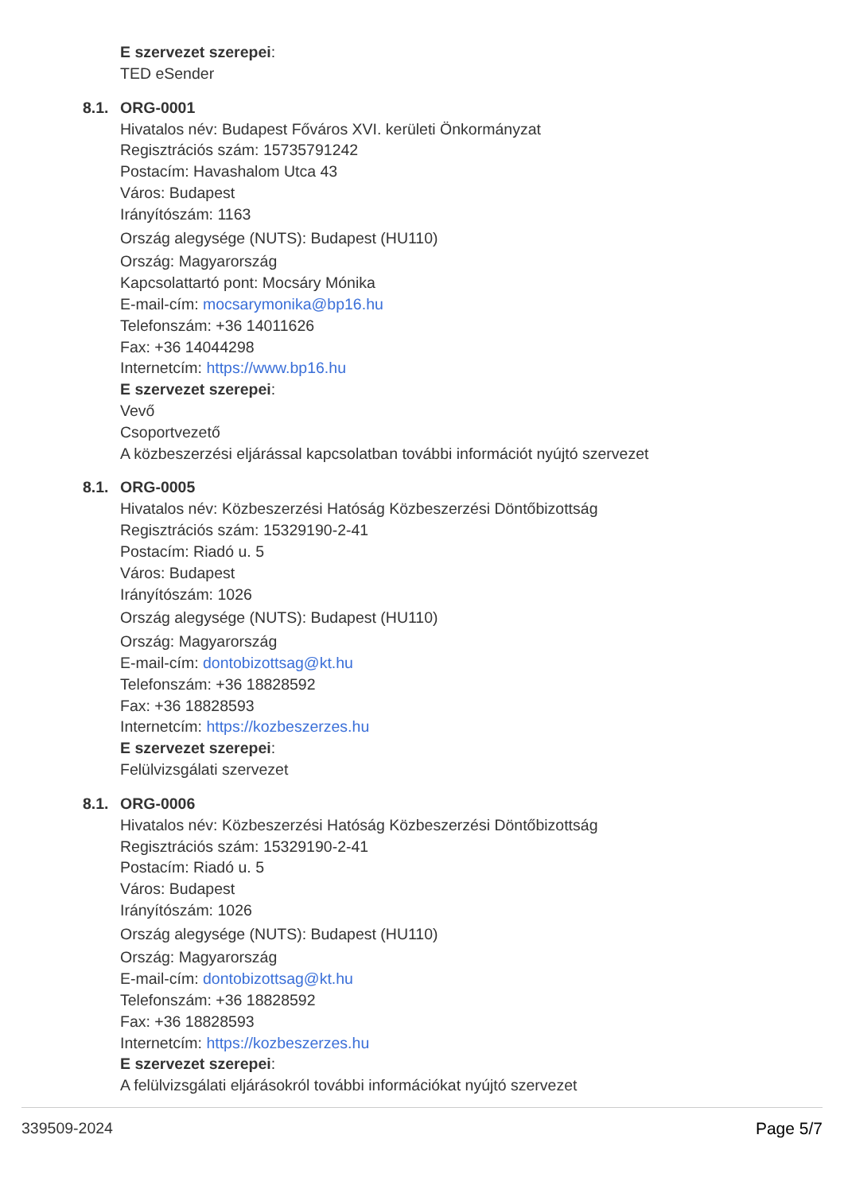E szervezet szerepei:
TED eSender
8.1. ORG-0001
Hivatalos név: Budapest Főváros XVI. kerületi Önkormányzat
Regisztrációs szám: 15735791242
Postacím: Havashalom Utca 43
Város: Budapest
Irányítószám: 1163
Ország alegysége (NUTS): Budapest (HU110)
Ország: Magyarország
Kapcsolattartó pont: Mocsáry Mónika
E-mail-cím: mocsarymonika@bp16.hu
Telefonszám: +36 14011626
Fax: +36 14044298
Internetcím: https://www.bp16.hu
E szervezet szerepei:
Vevő
Csoportvezető
A közbeszerzési eljárással kapcsolatban további információt nyújtó szervezet
8.1. ORG-0005
Hivatalos név: Közbeszerzési Hatóság Közbeszerzési Döntőbizottság
Regisztrációs szám: 15329190-2-41
Postacím: Riadó u. 5
Város: Budapest
Irányítószám: 1026
Ország alegysége (NUTS): Budapest (HU110)
Ország: Magyarország
E-mail-cím: dontobizottsag@kt.hu
Telefonszám: +36 18828592
Fax: +36 18828593
Internetcím: https://kozbeszerzes.hu
E szervezet szerepei:
Felülvizsgálati szervezet
8.1. ORG-0006
Hivatalos név: Közbeszerzési Hatóság Közbeszerzési Döntőbizottság
Regisztrációs szám: 15329190-2-41
Postacím: Riadó u. 5
Város: Budapest
Irányítószám: 1026
Ország alegysége (NUTS): Budapest (HU110)
Ország: Magyarország
E-mail-cím: dontobizottsag@kt.hu
Telefonszám: +36 18828592
Fax: +36 18828593
Internetcím: https://kozbeszerzes.hu
E szervezet szerepei:
A felülvizsgálati eljárásokról további információkat nyújtó szervezet
339509-2024 Page 5/7